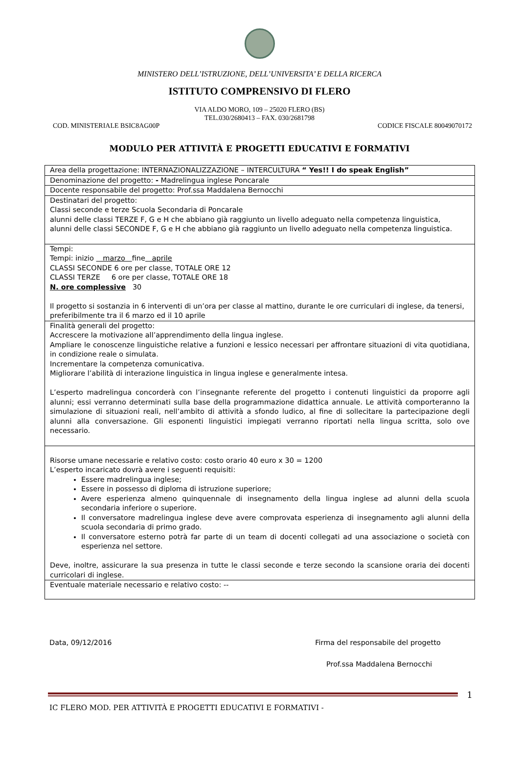MINISTERO DELL’ISTRUZIONE, DELL’UNIVERSITA’ E DELLA RICERCA
ISTITUTO COMPRENSIVO DI FLERO
VIA ALDO MORO, 109 – 25020 FLERO (BS)
TEL.030/2680413 – FAX. 030/2681798
COD. MINISTERIALE BSIC8AG00P CODICE FISCALE 80049070172
MODULO PER ATTIVITÀ E PROGETTI EDUCATIVI E FORMATIVI
| Area della progettazione: INTERNAZIONALIZZAZIONE – INTERCULTURA “ Yes!! I do speak English” |
| Denominazione del progetto: - Madrelingua inglese Poncarale |
| Docente responsabile del progetto: Prof.ssa Maddalena Bernocchi |
| Destinatari del progetto: Classi seconde e terze Scuola Secondaria di Poncarale alunni delle classi TERZE F, G e H che abbiano già raggiunto un livello adeguato nella competenza linguistica, alunni delle classi SECONDE F, G e H che abbiano già raggiunto un livello adeguato nella competenza linguistica. |
| Tempi: Tempi: inizio marzo fine aprile CLASSI SECONDE 6 ore per classe, TOTALE ORE 12 CLASSI TERZE 6 ore per classe, TOTALE ORE 18 N. ore complessive 30 Il progetto si sostanzia in 6 interventi di un’ora per classe al mattino, durante le ore curriculari di inglese, da tenersi, preferibilmente tra il 6 marzo ed il 10 aprile |
| Finalità generali del progetto: Accrescere la motivazione all’apprendimento della lingua inglese. Ampliare le conoscenze linguistiche relative a funzioni e lessico necessari per affrontare situazioni di vita quotidiana, in condizione reale o simulata. Incrementare la competenza comunicativa. Migliorare l’abilità di interazione linguistica in lingua inglese e generalmente intesa. L’esperto madrelingua concorderà con l’insegnante referente del progetto i contenuti linguistici da proporre agli alunni; essi verranno determinati sulla base della programmazione didattica annuale. Le attività comporteranno la simulazione di situazioni reali, nell’ambito di attività a sfondo ludico, al fine di sollecitare la partecipazione degli alunni alla conversazione. Gli esponenti linguistici impiegati verranno riportati nella lingua scritta, solo ove necessario. |
| Risorse umane necessarie e relativo costo: costo orario 40 euro x 30 = 1200 L’esperto incaricato dovrà avere i seguenti requisiti: Essere madrelingua inglese; Essere in possesso di diploma di istruzione superiore; Avere esperienza almeno quinquennale di insegnamento della lingua inglese ad alunni della scuola secondaria inferiore o superiore. Il conversatore madrelingua inglese deve avere comprovata esperienza di insegnamento agli alunni della scuola secondaria di primo grado. Il conversatore esterno potrà far parte di un team di docenti collegati ad una associazione o società con esperienza nel settore. Deve, inoltre, assicurare la sua presenza in tutte le classi seconde e terze secondo la scansione oraria dei docenti curricolari di inglese. |
| Eventuale materiale necessario e relativo costo: -- |
Data, 09/12/2016 Firma del responsabile del progetto
Prof.ssa Maddalena Bernocchi
IC FLERO MOD. PER ATTIVITÀ E PROGETTI EDUCATIVI E FORMATIVI - 1